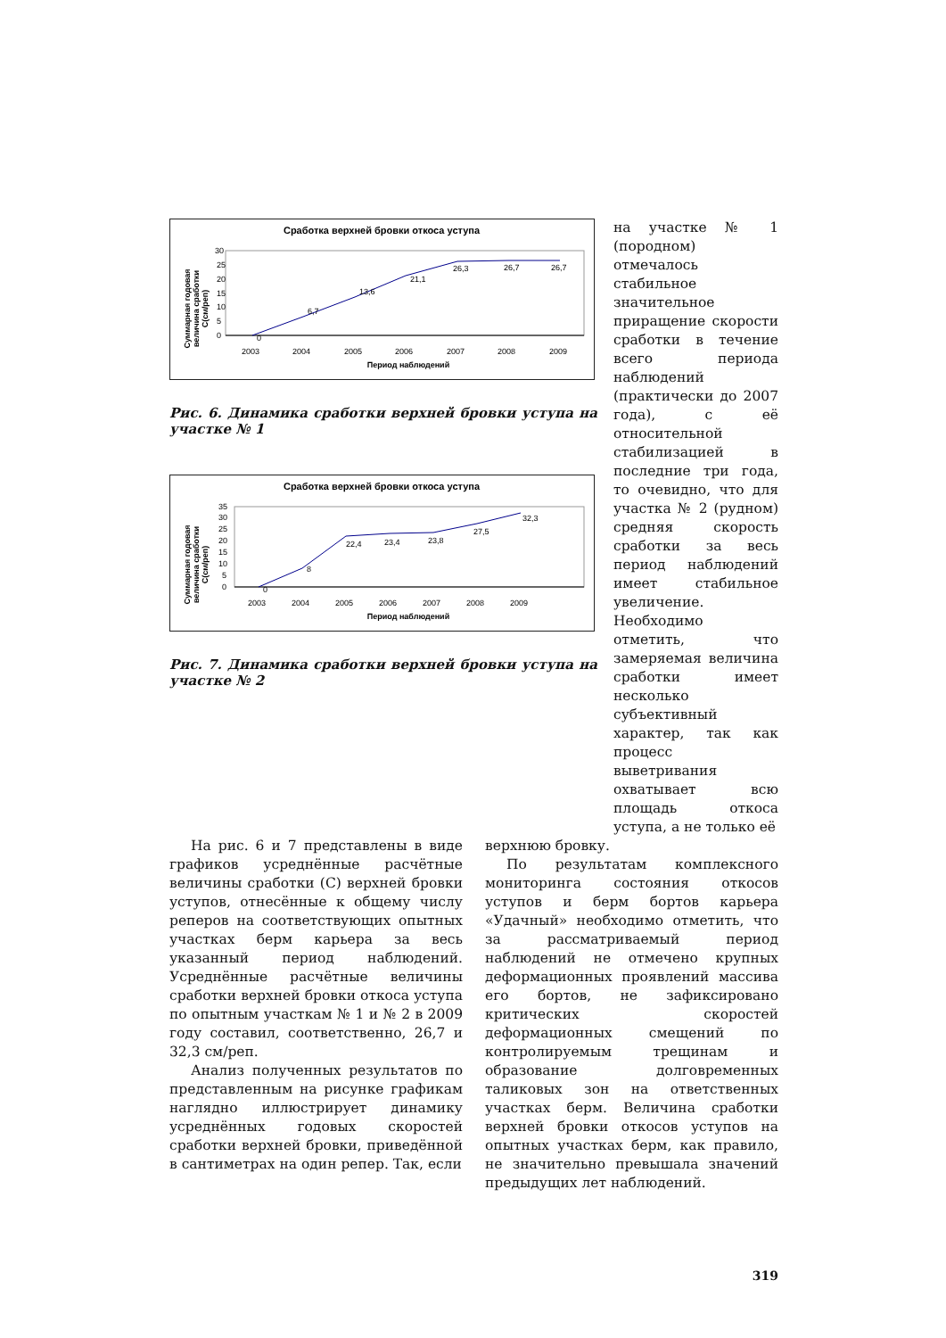Сработка верхней бровки откоса уступа
Суммарная годовая
величина сработки
С(см/реп)
0
5
10
15
20
25
30
0
6,7
13,6
21,1
26,3
26,7
26,7
2003
2004
2005
2006
2007
2008
2009
Период наблюдений
Рис. 6. Динамика сработки верхней бровки уступа на участке № 1
Сработка верхней бровки откоса уступа
Суммарная годовая
величина сработки
С(см/реп)
0
5
10
15
20
25
30
35
0
8
22,4
23,4
23,8
27,5
32,3
2003
2004
2005
2006
2007
2008
2009
Период наблюдений
Рис. 7. Динамика сработки верхней бровки уступа на участке № 2
на участке № 1 (породном) отмечалось стабильное значительное приращение скорости сработки в течение всего периода наблюдений (практически до 2007 года), с её относительной стабилизацией в последние три года, то очевидно, что для участка № 2 (рудном) средняя скорость сработки за весь период наблюдений имеет стабильное увеличение. Необходимо отметить, что замеряемая величина сработки имеет несколько субъективный характер, так как процесс выветривания охватывает всю площадь откоса уступа, а не только её
На рис. 6 и 7 представлены в виде графиков усреднённые расчётные величины сработки (С) верхней бровки уступов, отнесённые к общему числу реперов на соответствующих опытных участках берм карьера за весь указанный период наблюдений. Усреднённые расчётные величины сработки верхней бровки откоса уступа по опытным участкам № 1 и № 2 в 2009 году составил, соответственно, 26,7 и 32,3 см/реп.
Анализ полученных результатов по представленным на рисунке графикам наглядно иллюстрирует динамику усреднённых годовых скоростей сработки верхней бровки, приведённой в сантиметрах на один репер. Так, если
верхнюю бровку.
По результатам комплексного мониторинга состояния откосов уступов и берм бортов карьера «Удачный» необходимо отметить, что за рассматриваемый период наблюдений не отмечено крупных деформационных проявлений массива его бортов, не зафиксировано критических скоростей деформационных смещений по контролируемым трещинам и образование долговременных таликовых зон на ответственных участках берм. Величина сработки верхней бровки откосов уступов на опытных участках берм, как правило, не значительно превышала значений предыдущих лет наблюдений.
319